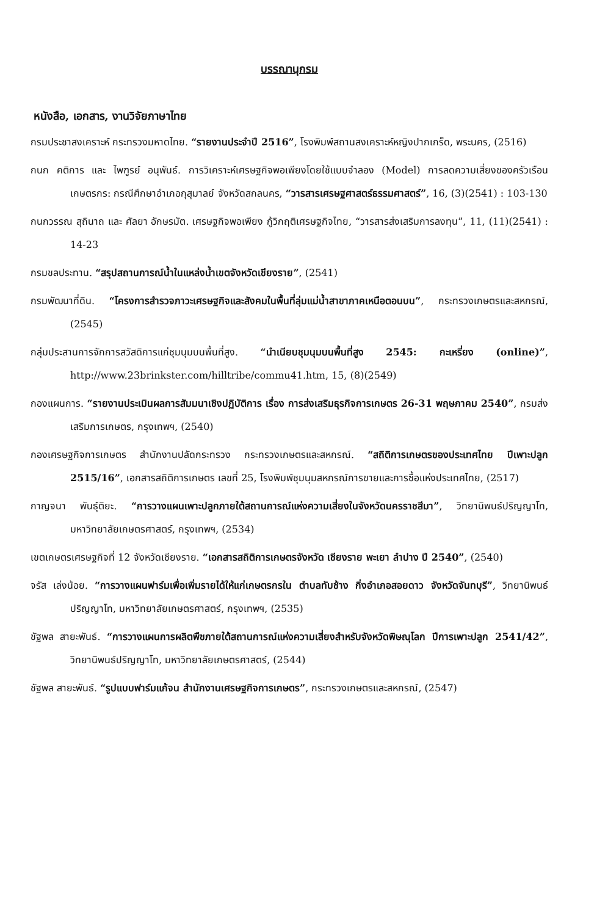บรรณานุกรม
หนังสือ, เอกสาร, งานวิจัยภาษาไทย
กรมประชาสงเคราะห์ กระทรวงมหาดไทย. “รายงานประจำปี 2516”, โรงพิมพ์สถานสงเคราะห์หญิงปากเกร็ด, พระนคร, (2516)
กนก คติการ และ ไพฑูรย์ อนุพันธ์. การวิเคราะห์เศรษฐกิจพอเพียงโดยใช้แบบจำลอง (Model) การลดความเสี่ยงของครัวเรือนเกษตรกร: กรณีศึกษาอำเภอกุสุมาลย์ จังหวัดสกลนคร, “วารสารเศรษฐศาสตร์ธรรมศาสตร์”, 16, (3)(2541) : 103-130
กนกวรรณ สุถินาถ และ ศัลยา อักษรมัต. เศรษฐกิจพอเพียง กู้วิกฤติเศรษฐกิจไทย, “วารสารส่งเสริมการลงทุน”, 11, (11)(2541) : 14-23
กรมชลประทาน. “สรุปสถานการณ์น้ำในแหล่งน้ำเขตจังหวัดเชียงราย”, (2541)
กรมพัฒนาที่ดิน. “โครงการสำรวจภาวะเศรษฐกิจและสังคมในพื้นที่ลุ่มแม่น้ำสาขาภาคเหนือตอนบน”, กระทรวงเกษตรและสหกรณ์, (2545)
กลุ่มประสานการจักการสวัสดิการแก่ชุมนุมบนพื้นที่สูง. “นำเนียบชุมนุมบนพื้นที่สูง 2545: กะเหรี่ยง (online)”, http://www.23brinkster.com/hilltribe/commu41.htm, 15, (8)(2549)
กองแผนการ. “รายงานประเมินผลการสัมมนาเชิงปฏิบัติการ เรื่อง การส่งเสริมธุรกิจการเกษตร 26-31 พฤษภาคม 2540”, กรมส่งเสริมการเกษตร, กรุงเทพฯ, (2540)
กองเศรษฐกิจการเกษตร สำนักงานปลัดกระทรวง กระทรวงเกษตรและสหกรณ์. “สถิติการเกษตรของประเทศไทย ปีเพาะปลูก 2515/16”, เอกสารสถิติการเกษตร เลขที่ 25, โรงพิมพ์ชุมนุมสหกรณ์การขายและการซื้อแห่งประเทศไทย, (2517)
กาญจนา พันธุ์ติยะ. “การวางแผนเพาะปลูกภายใต้สถานการณ์แห่งความเสี่ยงในจังหวัดนครราชสีมา”, วิทยานิพนธ์ปริญญาโท, มหาวิทยาลัยเกษตรศาสตร์, กรุงเทพฯ, (2534)
เขตเกษตรเศรษฐกิจที่ 12 จังหวัดเชียงราย. “เอกสารสถิติการเกษตรจังหวัด เชียงราย พะเยา ลำปาง ปี 2540”, (2540)
จรัส เล่งน้อย. “การวางแผนฟาร์มเพื่อเพิ่มรายได้ให้แก่เกษตรกรใน ตำบลทับช้าง กิ่งอำเภอสอยดาว จังหวัดจันทบุรี”, วิทยานิพนธ์ปริญญาโท, มหาวิทยาลัยเกษตรศาสตร์, กรุงเทพฯ, (2535)
ชัฐพล สายะพันธ์. “การวางแผนการผลิตพืชภายใต้สถานการณ์แห่งความเสี่ยงสำหรับจังหวัดพิษณุโลก ปีการเพาะปลูก 2541/42”, วิทยานิพนธ์ปริญญาโท, มหาวิทยาลัยเกษตรศาสตร์, (2544)
ชัฐพล สายะพันธ์. “รูปแบบฟาร์มแก้จน สำนักงานเศรษฐกิจการเกษตร”, กระทรวงเกษตรและสหกรณ์, (2547)